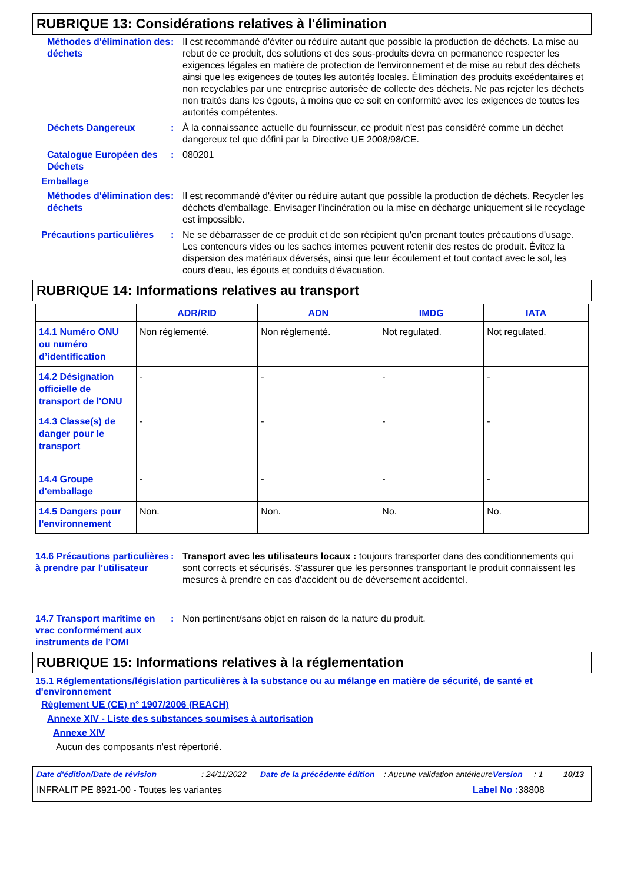RUBRIQUE 13: Considérations relatives à l'élimination
Méthodes d'élimination des déchets
: Il est recommandé d'éviter ou réduire autant que possible la production de déchets. La mise au rebut de ce produit, des solutions et des sous-produits devra en permanence respecter les exigences légales en matière de protection de l'environnement et de mise au rebut des déchets ainsi que les exigences de toutes les autorités locales. Élimination des produits excédentaires et non recyclables par une entreprise autorisée de collecte des déchets. Ne pas rejeter les déchets non traités dans les égouts, à moins que ce soit en conformité avec les exigences de toutes les autorités compétentes.
Déchets Dangereux : À la connaissance actuelle du fournisseur, ce produit n'est pas considéré comme un déchet dangereux tel que défini par la Directive UE 2008/98/CE.
Catalogue Européen des Déchets
: 080201
Emballage
Méthodes d'élimination des déchets
: Il est recommandé d'éviter ou réduire autant que possible la production de déchets. Recycler les déchets d'emballage. Envisager l'incinération ou la mise en décharge uniquement si le recyclage est impossible.
Précautions particulières
: Ne se débarrasser de ce produit et de son récipient qu'en prenant toutes précautions d'usage. Les conteneurs vides ou les saches internes peuvent retenir des restes de produit. Évitez la dispersion des matériaux déversés, ainsi que leur écoulement et tout contact avec le sol, les cours d'eau, les égouts et conduits d'évacuation.
RUBRIQUE 14: Informations relatives au transport
| | ADR/RID | ADN | IMDG | IATA |
| --- | --- | --- | --- | --- |
| 14.1 Numéro ONU ou numéro d’identification | Non réglementé. | Non réglementé. | Not regulated. | Not regulated. |
| 14.2 Désignation officielle de transport de l'ONU | - | - | - | - |
| 14.3 Classe(s) de danger pour le transport | - | - | - | - |
| 14.4 Groupe d'emballage | - | - | - | - |
| 14.5 Dangers pour l'environnement | Non. | Non. | No. | No. |
14.6 Précautions particulières à prendre par l'utilisateur
: Transport avec les utilisateurs locaux : toujours transporter dans des conditionnements qui sont corrects et sécurisés. S'assurer que les personnes transportant le produit connaissent les mesures à prendre en cas d'accident ou de déversement accidentel.
14.7 Transport maritime en vrac conformément aux instruments de l’OMI
: Non pertinent/sans objet en raison de la nature du produit.
RUBRIQUE 15: Informations relatives à la réglementation
15.1 Réglementations/législation particulières à la substance ou au mélange en matière de sécurité, de santé et d'environnement
Règlement UE (CE) n° 1907/2006 (REACH)
Annexe XIV - Liste des substances soumises à autorisation
Annexe XIV
Aucun des composants n'est répertorié.
Date d'édition/Date de révision: 24/11/2022 Date de la précédente édition: Aucune validation antérieure Version: 1 10/13
INFRALIT PE 8921-00 - Toutes les variantes Label No : 38808